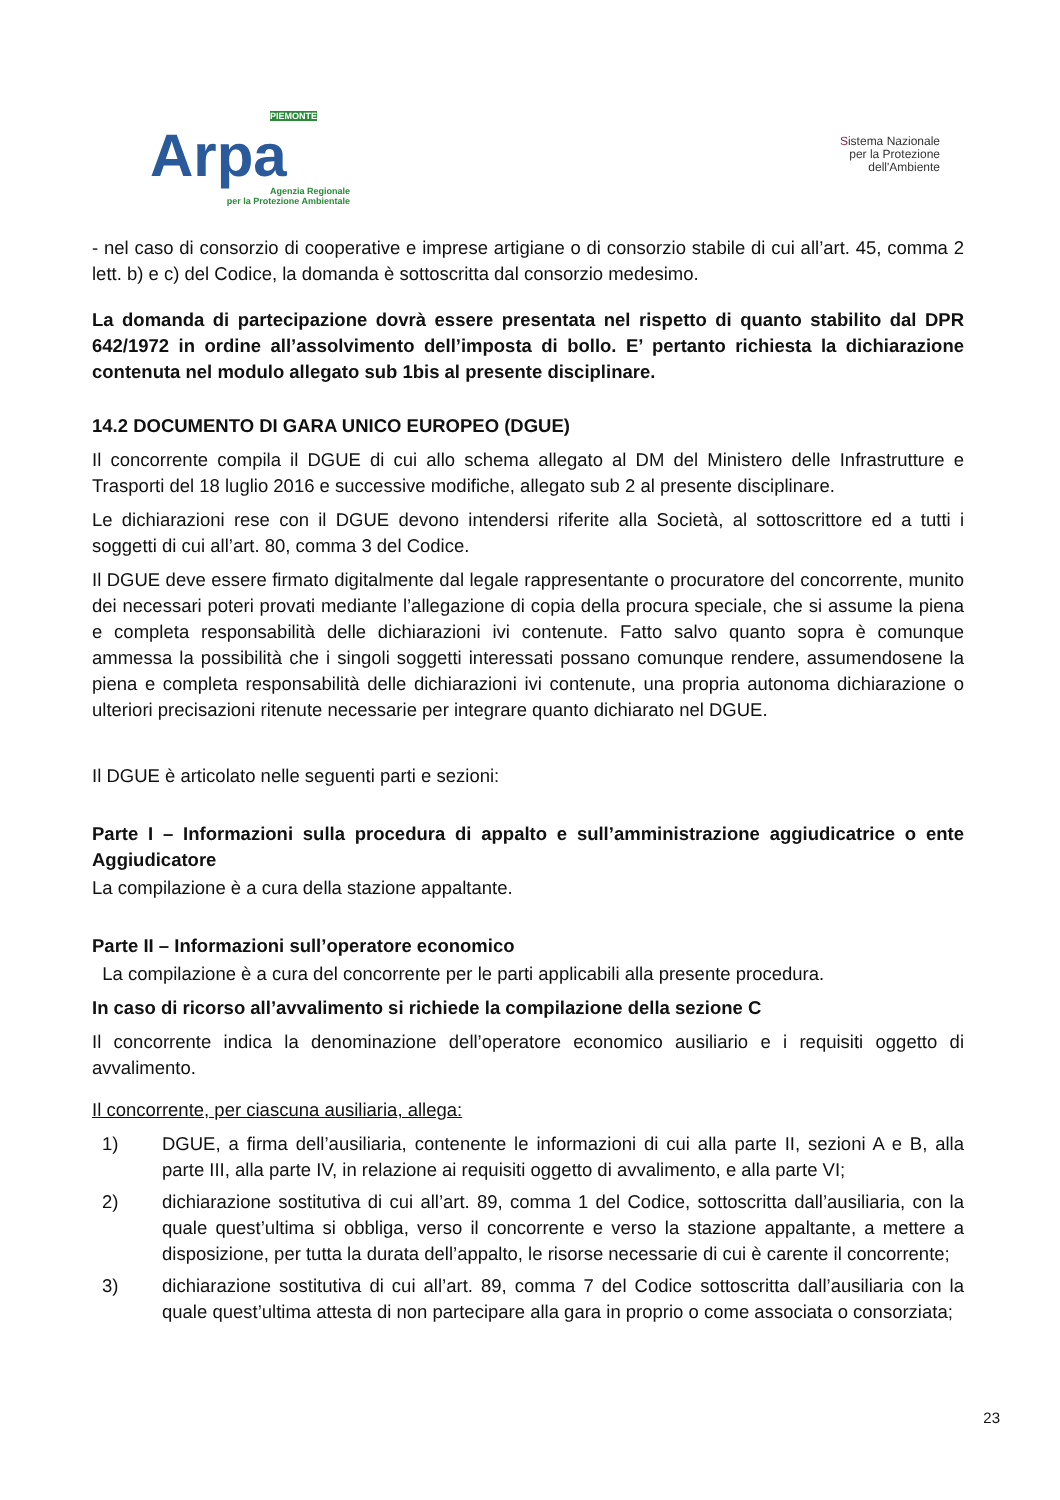PIEMONTE
Arpa
Agenzia Regionale
per la Protezione Ambientale
Sistema Nazionale
per la Protezione
dell'Ambiente
- nel caso di consorzio di cooperative e imprese artigiane o di consorzio stabile di cui all’art. 45, comma 2 lett. b) e c) del Codice, la domanda è sottoscritta dal consorzio medesimo.
La domanda di partecipazione dovrà essere presentata nel rispetto di quanto stabilito dal DPR 642/1972 in ordine all’assolvimento dell’imposta di bollo. E’ pertanto richiesta la dichiarazione contenuta nel modulo allegato sub 1bis al presente disciplinare.
14.2 DOCUMENTO DI GARA UNICO EUROPEO (DGUE)
Il concorrente compila il DGUE di cui allo schema allegato al DM del Ministero delle Infrastrutture e Trasporti del 18 luglio 2016 e successive modifiche, allegato sub 2 al presente disciplinare.
Le dichiarazioni rese con il DGUE devono intendersi riferite alla Società, al sottoscrittore ed a tutti i soggetti di cui all’art. 80, comma 3 del Codice.
Il DGUE deve essere firmato digitalmente dal legale rappresentante o procuratore del concorrente, munito dei necessari poteri provati mediante l’allegazione di copia della procura speciale, che si assume la piena e completa responsabilità delle dichiarazioni ivi contenute. Fatto salvo quanto sopra è comunque ammessa la possibilità che i singoli soggetti interessati possano comunque rendere, assumendosene la piena e completa responsabilità delle dichiarazioni ivi contenute, una propria autonoma dichiarazione o ulteriori precisazioni ritenute necessarie per integrare quanto dichiarato nel DGUE.
Il DGUE è articolato nelle seguenti parti e sezioni:
Parte I – Informazioni sulla procedura di appalto e sull’amministrazione aggiudicatrice o ente Aggiudicatore
La compilazione è a cura della stazione appaltante.
Parte II – Informazioni sull’operatore economico
La compilazione è a cura del concorrente per le parti applicabili alla presente procedura.
In caso di ricorso all’avvalimento si richiede la compilazione della sezione C
Il concorrente indica la denominazione dell’operatore economico ausiliario e i requisiti oggetto di avvalimento.
Il concorrente, per ciascuna ausiliaria, allega:
1) DGUE, a firma dell’ausiliaria, contenente le informazioni di cui alla parte II, sezioni A e B, alla parte III, alla parte IV, in relazione ai requisiti oggetto di avvalimento, e alla parte VI;
2) dichiarazione sostitutiva di cui all’art. 89, comma 1 del Codice, sottoscritta dall’ausiliaria, con la quale quest’ultima si obbliga, verso il concorrente e verso la stazione appaltante, a mettere a disposizione, per tutta la durata dell’appalto, le risorse necessarie di cui è carente il concorrente;
3) dichiarazione sostitutiva di cui all’art. 89, comma 7 del Codice sottoscritta dall’ausiliaria con la quale quest’ultima attesta di non partecipare alla gara in proprio o come associata o consorziata;
23